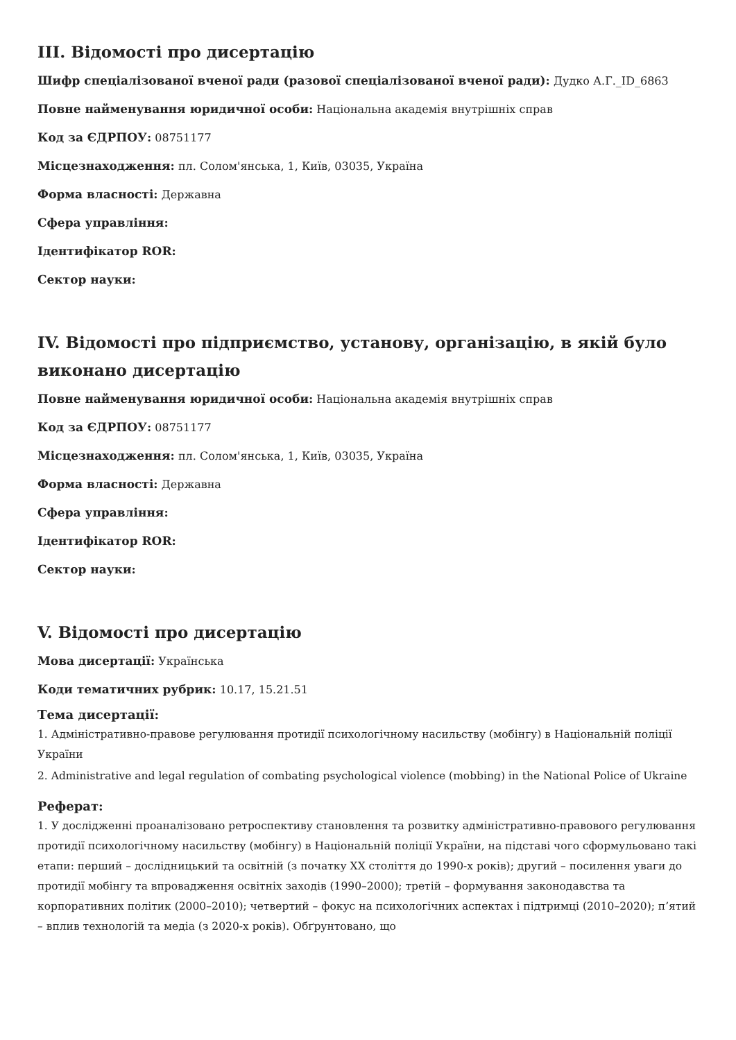III. Відомості про дисертацію
Шифр спеціалізованої вченої ради (разової спеціалізованої вченої ради): Дудко А.Г._ID_6863
Повне найменування юридичної особи: Національна академія внутрішніх справ
Код за ЄДРПОУ: 08751177
Місцезнаходження: пл. Солом'янська, 1, Київ, 03035, Україна
Форма власності: Державна
Сфера управління:
Ідентифікатор ROR:
Сектор науки:
IV. Відомості про підприємство, установу, організацію, в якій було виконано дисертацію
Повне найменування юридичної особи: Національна академія внутрішніх справ
Код за ЄДРПОУ: 08751177
Місцезнаходження: пл. Солом'янська, 1, Київ, 03035, Україна
Форма власності: Державна
Сфера управління:
Ідентифікатор ROR:
Сектор науки:
V. Відомості про дисертацію
Мова дисертації: Українська
Коди тематичних рубрик: 10.17, 15.21.51
Тема дисертації:
1. Адміністративно-правове регулювання протидії психологічному насильству (мобінгу) в Національній поліції України
2. Administrative and legal regulation of combating psychological violence (mobbing) in the National Police of Ukraine
Реферат:
1. У дослідженні проаналізовано ретроспективу становлення та розвитку адміністративно-правового регулювання протидії психологічному насильству (мобінгу) в Національній поліції України, на підставі чого сформульовано такі етапи: перший – дослідницький та освітній (з початку XX століття до 1990-х років); другий – посилення уваги до протидії мобінгу та впровадження освітніх заходів (1990–2000); третій – формування законодавства та корпоративних політик (2000–2010); четвертий – фокус на психологічних аспектах і підтримці (2010–2020); п’ятий – вплив технологій та медіа (з 2020-х років). Обґрунтовано, що